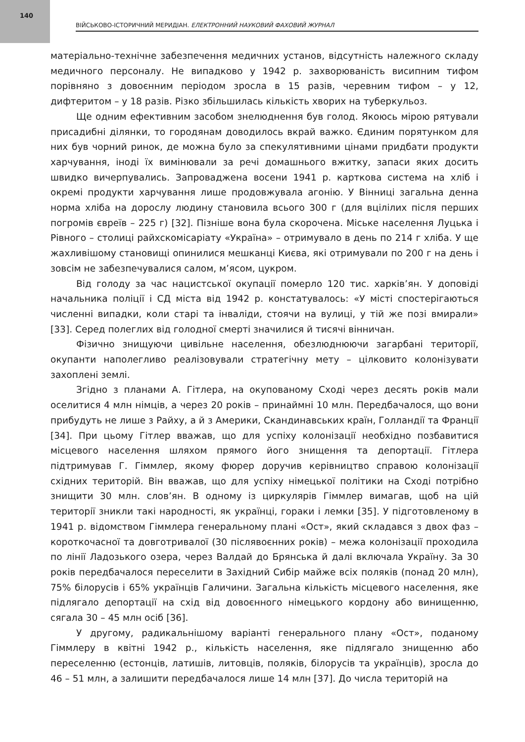140
ВІЙСЬКОВО-ІСТОРИЧНИЙ МЕРИДІАН. ЕЛЕКТРОННИЙ НАУКОВИЙ ФАХОВИЙ ЖУРНАЛ
матеріально-технічне забезпечення медичних установ, відсутність належного складу медичного персоналу. Не випадково у 1942 р. захворюваність висипним тифом порівняно з довоєнним періодом зросла в 15 разів, черевним тифом – у 12, дифтеритом – у 18 разів. Різко збільшилась кількість хворих на туберкульоз.
Ще одним ефективним засобом знелюднення був голод. Якоюсь мірою рятували присадибні ділянки, то городянам доводилось вкрай важко. Єдиним порятунком для них був чорний ринок, де можна було за спекулятивними цінами придбати продукти харчування, іноді їх вимінювали за речі домашнього вжитку, запаси яких досить швидко вичерпувались. Запроваджена восени 1941 р. карткова система на хліб і окремі продукти харчування лише продовжувала агонію. У Вінниці загальна денна норма хліба на дорослу людину становила всього 300 г (для вцілілих після перших погромів євреїв – 225 г) [32]. Пізніше вона була скорочена. Міське населення Луцька і Рівного – столиці райхскомісаріату «Україна» – отримувало в день по 214 г хліба. У ще жахливішому становищі опинилися мешканці Києва, які отримували по 200 г на день і зовсім не забезпечувалися салом, м’ясом, цукром.
Від голоду за час нацистської окупації померло 120 тис. харків’ян. У доповіді начальника поліції і СД міста від 1942 р. констатувалось: «У місті спостерігаються численні випадки, коли старі та інваліди, стоячи на вулиці, у тій же позі вмирали» [33]. Серед полеглих від голодної смерті значилися й тисячі вінничан.
Фізично знищуючи цивільне населення, обезлюднюючи загарбані території, окупанти наполегливо реалізовували стратегічну мету – цілковито колонізувати захоплені землі.
Згідно з планами А. Гітлера, на окупованому Сході через десять років мали оселитися 4 млн німців, а через 20 років – принаймні 10 млн. Передбачалося, що вони прибудуть не лише з Райху, а й з Америки, Скандинавських країн, Голландії та Франції [34]. При цьому Гітлер вважав, що для успіху колонізації необхідно позбавитися місцевого населення шляхом прямого його знищення та депортації. Гітлера підтримував Г. Гіммлер, якому фюрер доручив керівництво справою колонізації східних територій. Він вважав, що для успіху німецької політики на Сході потрібно знищити 30 млн. слов’ян. В одному із циркулярів Гіммлер вимагав, щоб на цій території зникли такі народності, як українці, гораки і лемки [35]. У підготовленому в 1941 р. відомством Гіммлера генеральному плані «Ост», який складався з двох фаз – короткочасної та довготривалої (30 післявоєнних років) – межа колонізації проходила по лінії Ладозького озера, через Валдай до Брянська й далі включала Україну. За 30 років передбачалося переселити в Західний Сибір майже всіх поляків (понад 20 млн), 75% білорусів і 65% українців Галичини. Загальна кількість місцевого населення, яке підлягало депортації на схід від довоєнного німецького кордону або винищенню, сягала 30 – 45 млн осіб [36].
У другому, радикальнішому варіанті генерального плану «Ост», поданому Гіммлеру в квітні 1942 р., кількість населення, яке підлягало знищенню або переселенню (естонців, латишів, литовців, поляків, білорусів та українців), зросла до 46 – 51 млн, а залишити передбачалося лише 14 млн [37]. До числа територій на